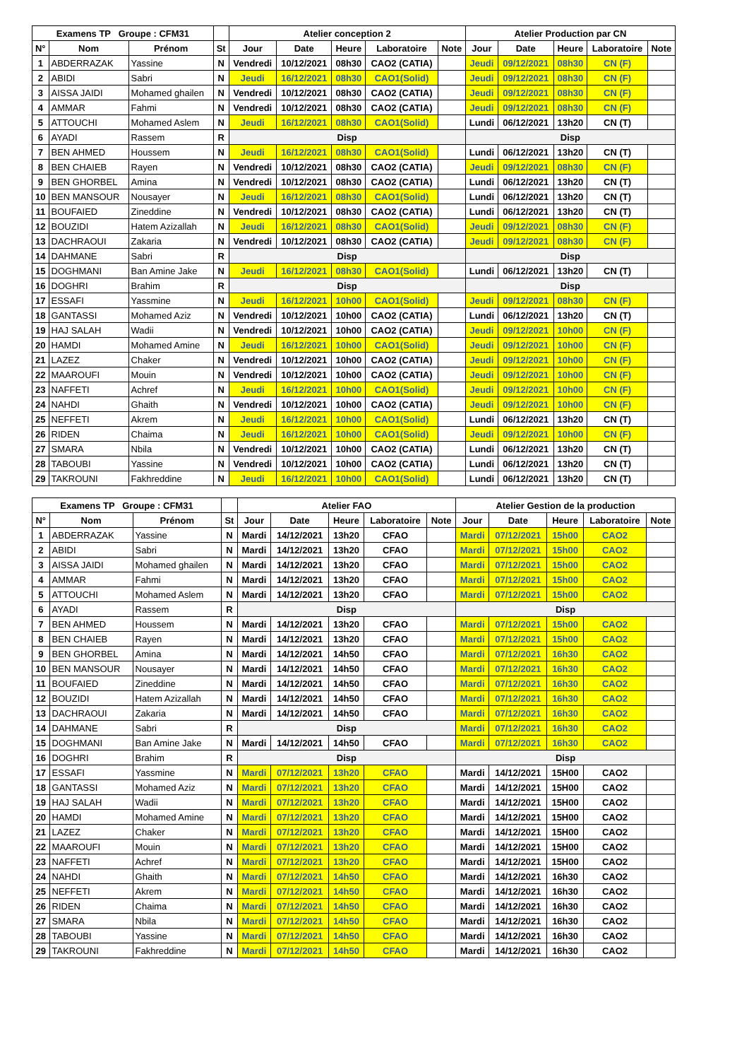| Examens TP Groupe : CFM31 | | | | Atelier conception 2 | | | | | Atelier Production par CN | | | | |
| --- | --- | --- | --- | --- | --- | --- | --- | --- | --- | --- | --- | --- | --- |
| N° | Nom | Prénom | St | Jour | Date | Heure | Laboratoire | Note | Jour | Date | Heure | Laboratoire | Note |
| 1 | ABDERRAZAK | Yassine | N | Vendredi | 10/12/2021 | 08h30 | CAO2 (CATIA) | | Jeudi | 09/12/2021 | 08h30 | CN (F) | |
| 2 | ABIDI | Sabri | N | Jeudi | 16/12/2021 | 08h30 | CAO1(Solid) | | Jeudi | 09/12/2021 | 08h30 | CN (F) | |
| 3 | AISSA JAIDI | Mohamed ghailen | N | Vendredi | 10/12/2021 | 08h30 | CAO2 (CATIA) | | Jeudi | 09/12/2021 | 08h30 | CN (F) | |
| 4 | AMMAR | Fahmi | N | Vendredi | 10/12/2021 | 08h30 | CAO2 (CATIA) | | Jeudi | 09/12/2021 | 08h30 | CN (F) | |
| 5 | ATTOUCHI | Mohamed Aslem | N | Jeudi | 16/12/2021 | 08h30 | CAO1(Solid) | | Lundi | 06/12/2021 | 13h20 | CN (T) | |
| 6 | AYADI | Rassem | R | Disp | | | | | Disp | | | | |
| 7 | BEN AHMED | Houssem | N | Jeudi | 16/12/2021 | 08h30 | CAO1(Solid) | | Lundi | 06/12/2021 | 13h20 | CN (T) | |
| 8 | BEN CHAIEB | Rayen | N | Vendredi | 10/12/2021 | 08h30 | CAO2 (CATIA) | | Jeudi | 09/12/2021 | 08h30 | CN (F) | |
| 9 | BEN GHORBEL | Amina | N | Vendredi | 10/12/2021 | 08h30 | CAO2 (CATIA) | | Lundi | 06/12/2021 | 13h20 | CN (T) | |
| 10 | BEN MANSOUR | Nousayer | N | Jeudi | 16/12/2021 | 08h30 | CAO1(Solid) | | Lundi | 06/12/2021 | 13h20 | CN (T) | |
| 11 | BOUFAIED | Zineddine | N | Vendredi | 10/12/2021 | 08h30 | CAO2 (CATIA) | | Lundi | 06/12/2021 | 13h20 | CN (T) | |
| 12 | BOUZIDI | Hatem Azizallah | N | Jeudi | 16/12/2021 | 08h30 | CAO1(Solid) | | Jeudi | 09/12/2021 | 08h30 | CN (F) | |
| 13 | DACHRAOUI | Zakaria | N | Vendredi | 10/12/2021 | 08h30 | CAO2 (CATIA) | | Jeudi | 09/12/2021 | 08h30 | CN (F) | |
| 14 | DAHMANE | Sabri | R | Disp | | | | | Disp | | | | |
| 15 | DOGHMANI | Ban Amine Jake | N | Jeudi | 16/12/2021 | 08h30 | CAO1(Solid) | | Lundi | 06/12/2021 | 13h20 | CN (T) | |
| 16 | DOGHRI | Brahim | R | Disp | | | | | Disp | | | | |
| 17 | ESSAFI | Yassmine | N | Jeudi | 16/12/2021 | 10h00 | CAO1(Solid) | | Jeudi | 09/12/2021 | 08h30 | CN (F) | |
| 18 | GANTASSI | Mohamed Aziz | N | Vendredi | 10/12/2021 | 10h00 | CAO2 (CATIA) | | Lundi | 06/12/2021 | 13h20 | CN (T) | |
| 19 | HAJ SALAH | Wadii | N | Vendredi | 10/12/2021 | 10h00 | CAO2 (CATIA) | | Jeudi | 09/12/2021 | 10h00 | CN (F) | |
| 20 | HAMDI | Mohamed Amine | N | Jeudi | 16/12/2021 | 10h00 | CAO1(Solid) | | Jeudi | 09/12/2021 | 10h00 | CN (F) | |
| 21 | LAZEZ | Chaker | N | Vendredi | 10/12/2021 | 10h00 | CAO2 (CATIA) | | Jeudi | 09/12/2021 | 10h00 | CN (F) | |
| 22 | MAAROUFI | Mouin | N | Vendredi | 10/12/2021 | 10h00 | CAO2 (CATIA) | | Jeudi | 09/12/2021 | 10h00 | CN (F) | |
| 23 | NAFFETI | Achref | N | Jeudi | 16/12/2021 | 10h00 | CAO1(Solid) | | Jeudi | 09/12/2021 | 10h00 | CN (F) | |
| 24 | NAHDI | Ghaith | N | Vendredi | 10/12/2021 | 10h00 | CAO2 (CATIA) | | Jeudi | 09/12/2021 | 10h00 | CN (F) | |
| 25 | NEFFETI | Akrem | N | Jeudi | 16/12/2021 | 10h00 | CAO1(Solid) | | Lundi | 06/12/2021 | 13h20 | CN (T) | |
| 26 | RIDEN | Chaima | N | Jeudi | 16/12/2021 | 10h00 | CAO1(Solid) | | Jeudi | 09/12/2021 | 10h00 | CN (F) | |
| 27 | SMARA | Nbila | N | Vendredi | 10/12/2021 | 10h00 | CAO2 (CATIA) | | Lundi | 06/12/2021 | 13h20 | CN (T) | |
| 28 | TABOUBI | Yassine | N | Vendredi | 10/12/2021 | 10h00 | CAO2 (CATIA) | | Lundi | 06/12/2021 | 13h20 | CN (T) | |
| 29 | TAKROUNI | Fakhreddine | N | Jeudi | 16/12/2021 | 10h00 | CAO1(Solid) | | Lundi | 06/12/2021 | 13h20 | CN (T) | |
| Examens TP Groupe : CFM31 | | | | Atelier FAO | | | | | Atelier Gestion de la production | | | | |
| --- | --- | --- | --- | --- | --- | --- | --- | --- | --- | --- | --- | --- | --- |
| N° | Nom | Prénom | St | Jour | Date | Heure | Laboratoire | Note | Jour | Date | Heure | Laboratoire | Note |
| 1 | ABDERRAZAK | Yassine | N | Mardi | 14/12/2021 | 13h20 | CFAO | | Mardi | 07/12/2021 | 15h00 | CAO2 | |
| 2 | ABIDI | Sabri | N | Mardi | 14/12/2021 | 13h20 | CFAO | | Mardi | 07/12/2021 | 15h00 | CAO2 | |
| 3 | AISSA JAIDI | Mohamed ghailen | N | Mardi | 14/12/2021 | 13h20 | CFAO | | Mardi | 07/12/2021 | 15h00 | CAO2 | |
| 4 | AMMAR | Fahmi | N | Mardi | 14/12/2021 | 13h20 | CFAO | | Mardi | 07/12/2021 | 15h00 | CAO2 | |
| 5 | ATTOUCHI | Mohamed Aslem | N | Mardi | 14/12/2021 | 13h20 | CFAO | | Mardi | 07/12/2021 | 15h00 | CAO2 | |
| 6 | AYADI | Rassem | R | Disp | | | | | Disp | | | | |
| 7 | BEN AHMED | Houssem | N | Mardi | 14/12/2021 | 13h20 | CFAO | | Mardi | 07/12/2021 | 15h00 | CAO2 | |
| 8 | BEN CHAIEB | Rayen | N | Mardi | 14/12/2021 | 13h20 | CFAO | | Mardi | 07/12/2021 | 15h00 | CAO2 | |
| 9 | BEN GHORBEL | Amina | N | Mardi | 14/12/2021 | 14h50 | CFAO | | Mardi | 07/12/2021 | 16h30 | CAO2 | |
| 10 | BEN MANSOUR | Nousayer | N | Mardi | 14/12/2021 | 14h50 | CFAO | | Mardi | 07/12/2021 | 16h30 | CAO2 | |
| 11 | BOUFAIED | Zineddine | N | Mardi | 14/12/2021 | 14h50 | CFAO | | Mardi | 07/12/2021 | 16h30 | CAO2 | |
| 12 | BOUZIDI | Hatem Azizallah | N | Mardi | 14/12/2021 | 14h50 | CFAO | | Mardi | 07/12/2021 | 16h30 | CAO2 | |
| 13 | DACHRAOUI | Zakaria | N | Mardi | 14/12/2021 | 14h50 | CFAO | | Mardi | 07/12/2021 | 16h30 | CAO2 | |
| 14 | DAHMANE | Sabri | R | Disp | | | | | Mardi | 07/12/2021 | 16h30 | CAO2 | |
| 15 | DOGHMANI | Ban Amine Jake | N | Mardi | 14/12/2021 | 14h50 | CFAO | | Mardi | 07/12/2021 | 16h30 | CAO2 | |
| 16 | DOGHRI | Brahim | R | Disp | | | | | Disp | | | | |
| 17 | ESSAFI | Yassmine | N | Mardi | 07/12/2021 | 13h20 | CFAO | | Mardi | 14/12/2021 | 15H00 | CAO2 | |
| 18 | GANTASSI | Mohamed Aziz | N | Mardi | 07/12/2021 | 13h20 | CFAO | | Mardi | 14/12/2021 | 15H00 | CAO2 | |
| 19 | HAJ SALAH | Wadii | N | Mardi | 07/12/2021 | 13h20 | CFAO | | Mardi | 14/12/2021 | 15H00 | CAO2 | |
| 20 | HAMDI | Mohamed Amine | N | Mardi | 07/12/2021 | 13h20 | CFAO | | Mardi | 14/12/2021 | 15H00 | CAO2 | |
| 21 | LAZEZ | Chaker | N | Mardi | 07/12/2021 | 13h20 | CFAO | | Mardi | 14/12/2021 | 15H00 | CAO2 | |
| 22 | MAAROUFI | Mouin | N | Mardi | 07/12/2021 | 13h20 | CFAO | | Mardi | 14/12/2021 | 15H00 | CAO2 | |
| 23 | NAFFETI | Achref | N | Mardi | 07/12/2021 | 13h20 | CFAO | | Mardi | 14/12/2021 | 15H00 | CAO2 | |
| 24 | NAHDI | Ghaith | N | Mardi | 07/12/2021 | 14h50 | CFAO | | Mardi | 14/12/2021 | 16h30 | CAO2 | |
| 25 | NEFFETI | Akrem | N | Mardi | 07/12/2021 | 14h50 | CFAO | | Mardi | 14/12/2021 | 16h30 | CAO2 | |
| 26 | RIDEN | Chaima | N | Mardi | 07/12/2021 | 14h50 | CFAO | | Mardi | 14/12/2021 | 16h30 | CAO2 | |
| 27 | SMARA | Nbila | N | Mardi | 07/12/2021 | 14h50 | CFAO | | Mardi | 14/12/2021 | 16h30 | CAO2 | |
| 28 | TABOUBI | Yassine | N | Mardi | 07/12/2021 | 14h50 | CFAO | | Mardi | 14/12/2021 | 16h30 | CAO2 | |
| 29 | TAKROUNI | Fakhreddine | N | Mardi | 07/12/2021 | 14h50 | CFAO | | Mardi | 14/12/2021 | 16h30 | CAO2 | |